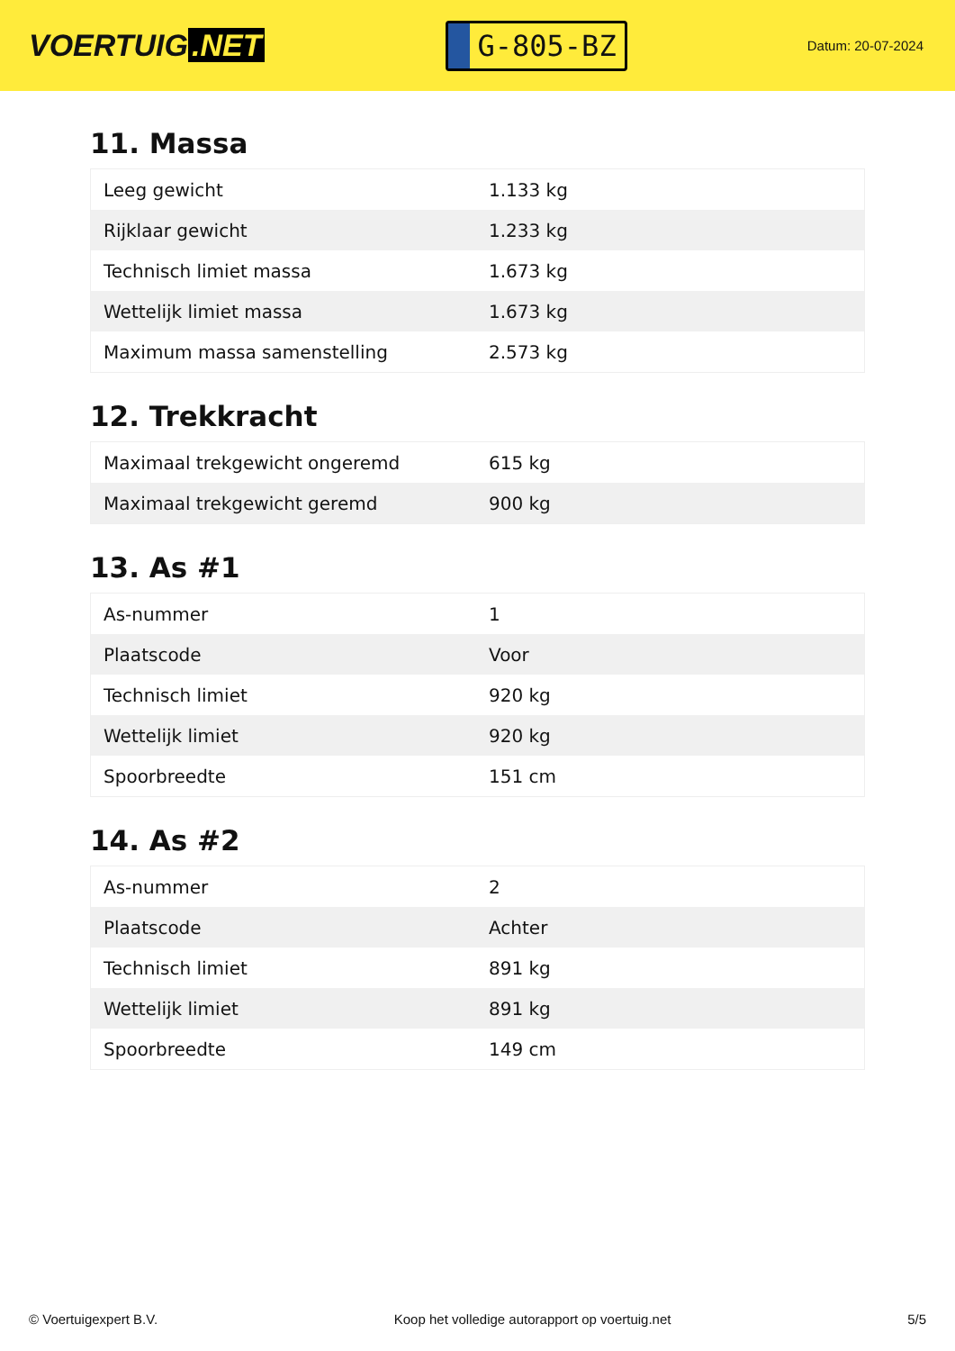VOERTUIG.NET
G-805-BZ
Datum: 20-07-2024
11. Massa
| Leeg gewicht | 1.133 kg |
| Rijklaar gewicht | 1.233 kg |
| Technisch limiet massa | 1.673 kg |
| Wettelijk limiet massa | 1.673 kg |
| Maximum massa samenstelling | 2.573 kg |
12. Trekkracht
| Maximaal trekgewicht ongeremd | 615 kg |
| Maximaal trekgewicht geremd | 900 kg |
13. As #1
| As-nummer | 1 |
| Plaatscode | Voor |
| Technisch limiet | 920 kg |
| Wettelijk limiet | 920 kg |
| Spoorbreedte | 151 cm |
14. As #2
| As-nummer | 2 |
| Plaatscode | Achter |
| Technisch limiet | 891 kg |
| Wettelijk limiet | 891 kg |
| Spoorbreedte | 149 cm |
© Voertuigexpert B.V. Koop het volledige autorapport op voertuig.net 5/5